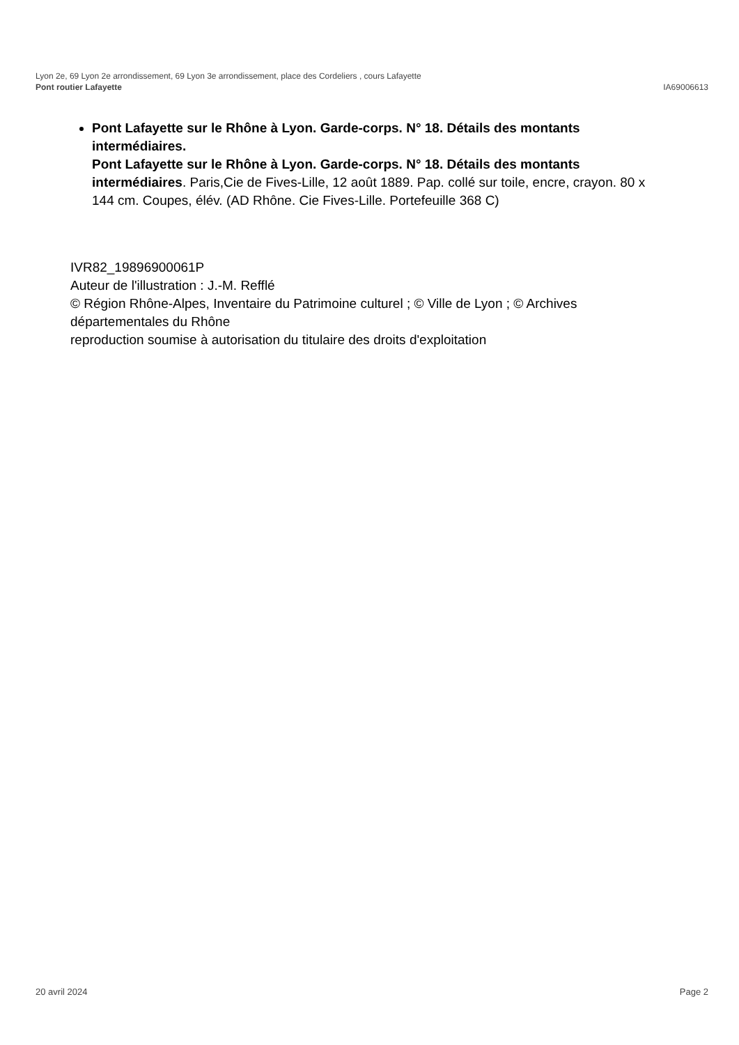Lyon 2e, 69 Lyon 2e arrondissement, 69 Lyon 3e arrondissement, place des Cordeliers , cours Lafayette
Pont routier Lafayette IA69006613
Pont Lafayette sur le Rhône à Lyon. Garde-corps. N° 18. Détails des montants intermédiaires.
Pont Lafayette sur le Rhône à Lyon. Garde-corps. N° 18. Détails des montants intermédiaires. Paris,Cie de Fives-Lille, 12 août 1889. Pap. collé sur toile, encre, crayon. 80 x 144 cm. Coupes, élév. (AD Rhône. Cie Fives-Lille. Portefeuille 368 C)
IVR82_19896900061P
Auteur de l'illustration : J.-M. Refflé
© Région Rhône-Alpes, Inventaire du Patrimoine culturel ; © Ville de Lyon ; © Archives départementales du Rhône
reproduction soumise à autorisation du titulaire des droits d'exploitation
20 avril 2024 Page 2